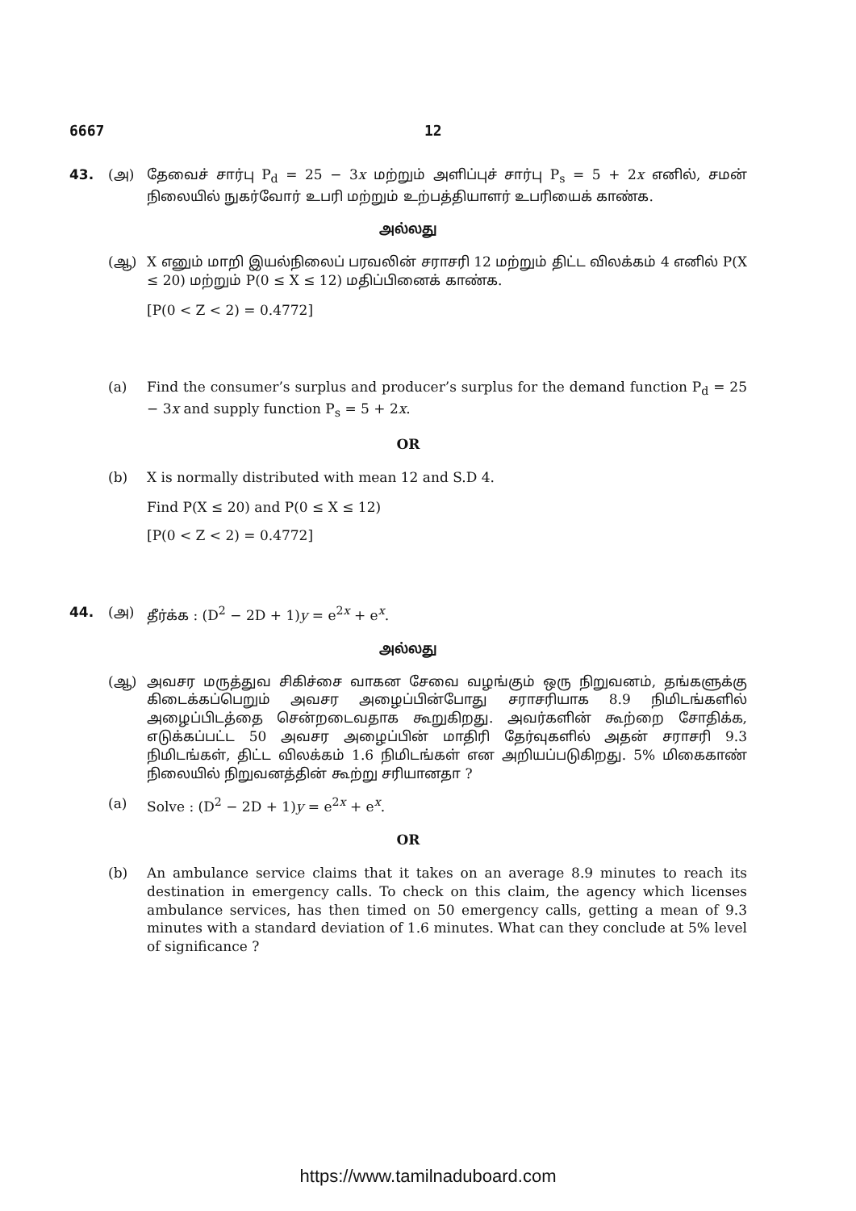6667 12
43. (அ) தேவைச் சார்பு P<sub>d</sub> = 25 − 3x மற்றும் அளிப்புச் சார்பு P<sub>s</sub> = 5 + 2x எனில், சமன் நிலையில் நுகர்வோர் உபரி மற்றும் உற்பத்தியாளர் உபரியைக் காண்க.
அல்லது
(ஆ) X எனும் மாறி இயல்நிலைப் பரவலின் சராசரி 12 மற்றும் திட்ட விலக்கம் 4 எனில் P(X ≤ 20) மற்றும் P(0 ≤ X ≤ 12) மதிப்பினைக் காண்க.
[P(0 < Z < 2) = 0.4772]
(a) Find the consumer’s surplus and producer’s surplus for the demand function P<sub>d</sub> = 25 − 3x and supply function P<sub>s</sub> = 5 + 2x.
OR
(b) X is normally distributed with mean 12 and S.D 4.
Find P(X ≤ 20) and P(0 ≤ X ≤ 12)
[P(0 < Z < 2) = 0.4772]
44. (அ) தீர்க்க : (D<sup>2</sup> − 2D + 1)y = e<sup>2x</sup> + e<sup>x</sup>.
அல்லது
(ஆ) அவசர மருத்துவ சிகிச்சை வாகன சேவை வழங்கும் ஒரு நிறுவனம், தங்களுக்கு கிடைக்கப்பெறும் அவசர அழைப்பின்போது சராசரியாக 8.9 நிமிடங்களில் அழைப்பிடத்தை சென்றடைவதாக கூறுகிறது. அவர்களின் கூற்றை சோதிக்க, எடுக்கப்பட்ட 50 அவசர அழைப்பின் மாதிரி தேர்வுகளில் அதன் சராசரி 9.3 நிமிடங்கள், திட்ட விலக்கம் 1.6 நிமிடங்கள் என அறியப்படுகிறது. 5% மிகைகாண் நிலையில் நிறுவனத்தின் கூற்று சரியானதா ?
(a) Solve : (D<sup>2</sup> − 2D + 1)y = e<sup>2x</sup> + e<sup>x</sup>.
OR
(b) An ambulance service claims that it takes on an average 8.9 minutes to reach its destination in emergency calls. To check on this claim, the agency which licenses ambulance services, has then timed on 50 emergency calls, getting a mean of 9.3 minutes with a standard deviation of 1.6 minutes. What can they conclude at 5% level of significance ?
https://www.tamilnaduboard.com